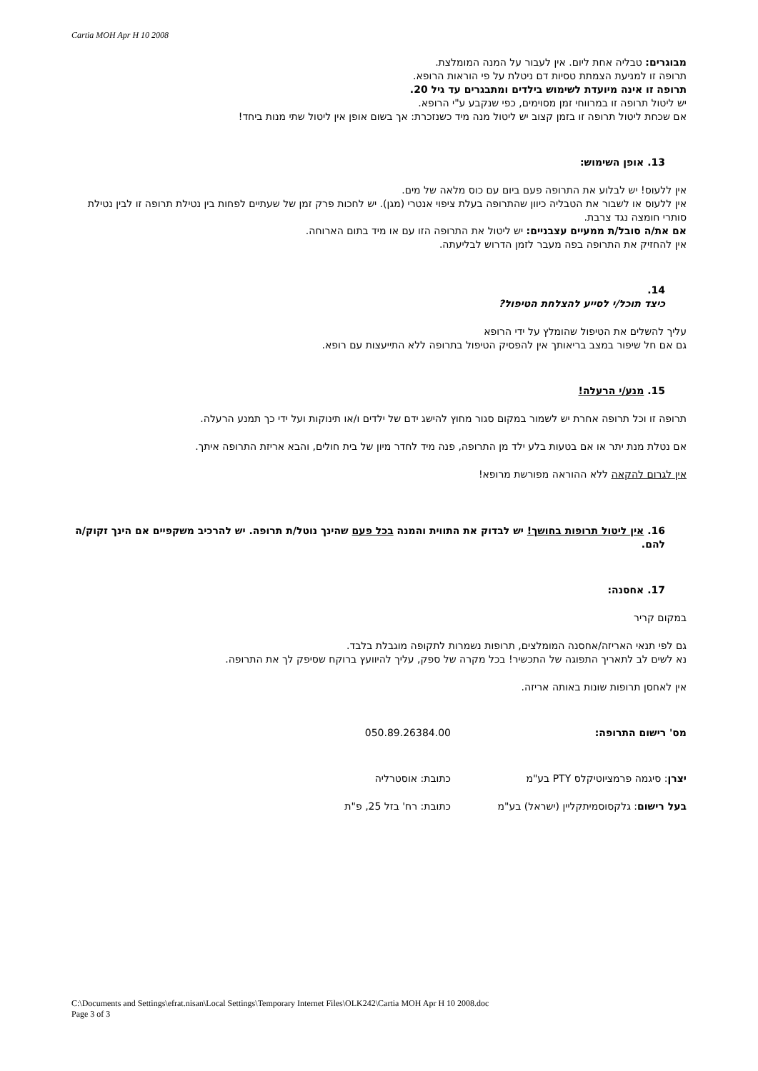Cartia MOH Apr H 10 2008
מבוגרים: טבליה אחת ליום. אין לעבור על המנה המומלצת.
תרופה זו למניעת הצמתת טסיות דם ניטלת על פי הוראות הרופא.
תרופה זו אינה מיועדת לשימוש בילדים ומתבגרים עד גיל 20.
יש ליטול תרופה זו במרווחי זמן מסוימים, כפי שנקבע ע"י הרופא.
אם שכחת ליטול תרופה זו בזמן קצוב יש ליטול מנה מיד כשנזכרת: אך בשום אופן אין ליטול שתי מנות ביחד!
13. אופן השימוש:
אין ללעוס! יש לבלוע את התרופה פעם ביום עם כוס מלאה של מים.
אין ללעוס או לשבור את הטבליה כיוון שהתרופה בעלת ציפוי אנטרי (מגן). יש לחכות פרק זמן של שעתיים לפחות בין נטילת תרופה זו לבין נטילת סותרי חומצה נגד צרבת.
אם את/ה סובל/ת ממעיים עצבניים: יש ליטול את התרופה הזו עם או מיד בתום הארוחה.
אין להחזיק את התרופה בפה מעבר לזמן הדרוש לבליעתה.
14.
כיצד תוכל/י לסייע להצלחת הטיפול?
עליך להשלים את הטיפול שהומלץ על ידי הרופא
גם אם חל שיפור במצב בריאותך אין להפסיק הטיפול בתרופה ללא התייעצות עם רופא.
15. מנע/י הרעלה!
תרופה זו וכל תרופה אחרת יש לשמור במקום סגור מחוץ להישג ידם של ילדים ו/או תינוקות ועל ידי כך תמנע הרעלה.
אם נטלת מנת יתר או אם בטעות בלע ילד מן התרופה, פנה מיד לחדר מיון של בית חולים, והבא אריזת התרופה איתך.
אין לגרום להקאה ללא ההוראה מפורשת מרופא!
16. אין ליטול תרופות בחושך! יש לבדוק את התווית והמנה בכל פעם שהינך נוטל/ת תרופה. יש להרכיב משקפיים אם הינך זקוק/ה להם.
17. אחסנה:
במקום קריר
גם לפי תנאי האריזה/אחסנה המומלצים, תרופות נשמרות לתקופה מוגבלת בלבד.
נא לשים לב לתאריך התפוגה של התכשיר! בכל מקרה של ספק, עליך להיוועץ ברוקח שסיפק לך את התרופה.
אין לאחסן תרופות שונות באותה אריזה.
מס' רישום התרופה: 050.89.26384.00
יצרן: סיגמה פרמציוטיקלס PTY בע"מ כתובת: אוסטרליה
בעל רישום: גלקסוסמיתקליין (ישראל) בע"מ כתובת: רח' בזל 25, פ"ת
C:\Documents and Settings\efrat.nisan\Local Settings\Temporary Internet Files\OLK242\Cartia MOH Apr H 10 2008.doc
Page 3 of 3